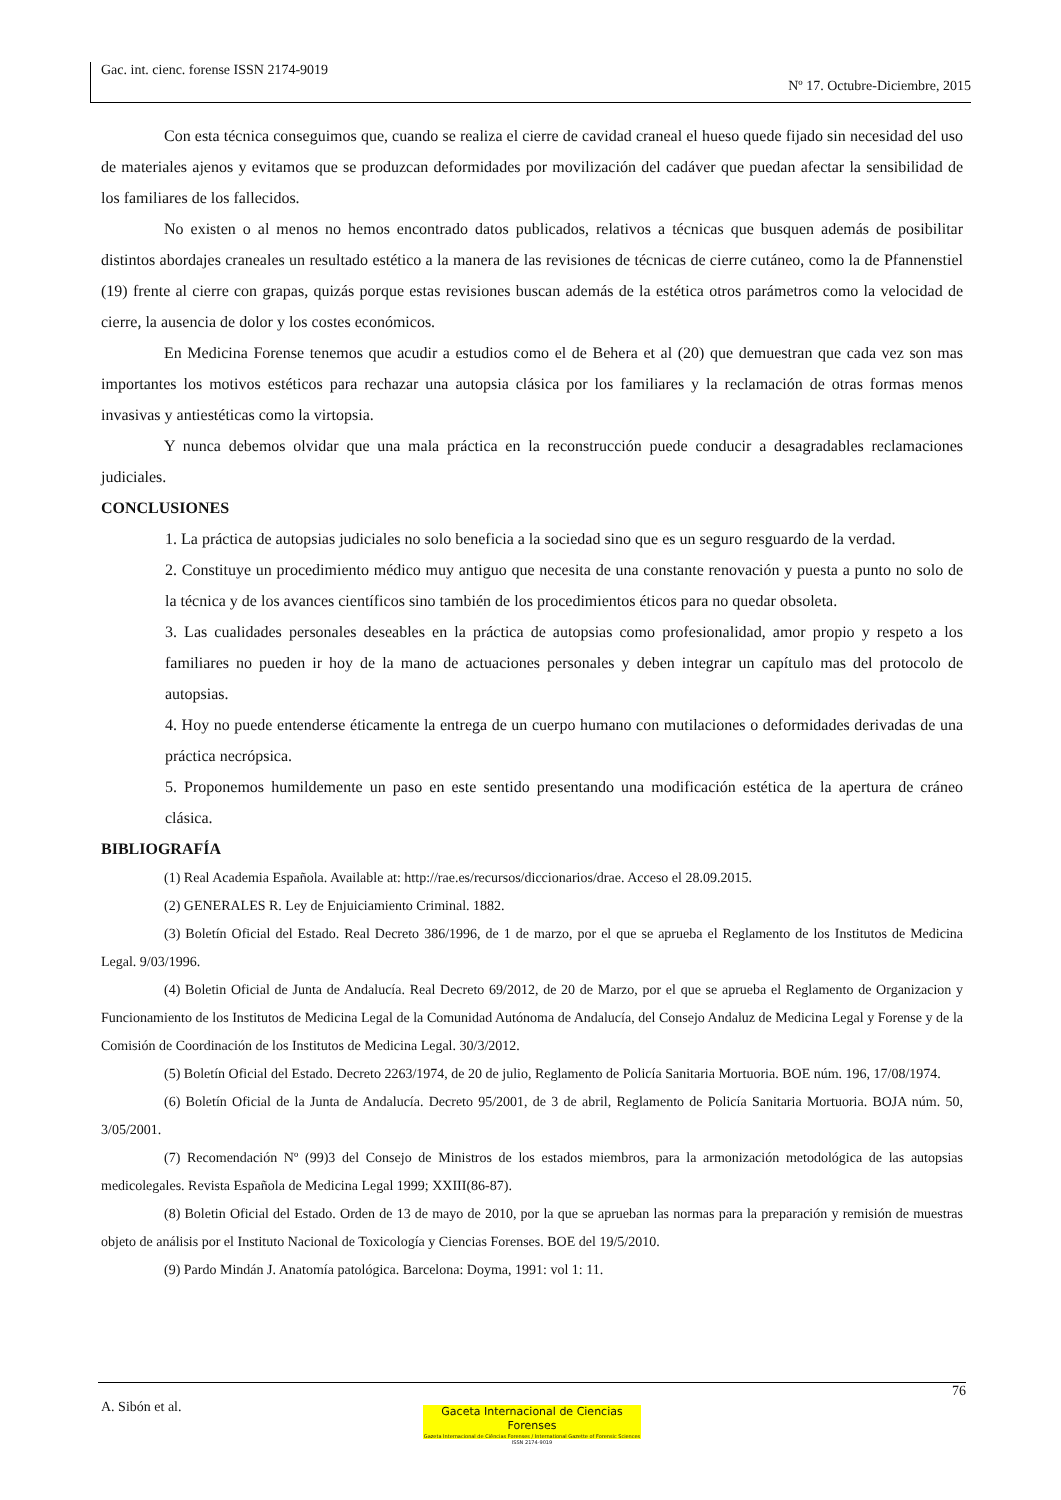Gac. int. cienc. forense ISSN 2174-9019
Nº 17. Octubre-Diciembre, 2015
Con esta técnica conseguimos que, cuando se realiza el cierre de cavidad craneal el hueso quede fijado sin necesidad del uso de materiales ajenos y evitamos que se produzcan deformidades por movilización del cadáver que puedan afectar la sensibilidad de los familiares de los fallecidos.
No existen o al menos no hemos encontrado datos publicados, relativos a técnicas que busquen además de posibilitar distintos abordajes craneales un resultado estético a la manera de las revisiones de técnicas de cierre cutáneo, como la de Pfannenstiel (19) frente al cierre con grapas, quizás porque estas revisiones buscan además de la estética otros parámetros como la velocidad de cierre, la ausencia de dolor y los costes económicos.
En Medicina Forense tenemos que acudir a estudios como el de Behera et al (20) que demuestran que cada vez son mas importantes los motivos estéticos para rechazar una autopsia clásica por los familiares y la reclamación de otras formas menos invasivas y antiestéticas como la virtopsia.
Y nunca debemos olvidar que una mala práctica en la reconstrucción puede conducir a desagradables reclamaciones judiciales.
CONCLUSIONES
1. La práctica de autopsias judiciales no solo beneficia a la sociedad sino que es un seguro resguardo de la verdad.
2. Constituye un procedimiento médico muy antiguo que necesita de una constante renovación y puesta a punto no solo de la técnica y de los avances científicos sino también de los procedimientos éticos para no quedar obsoleta.
3. Las cualidades personales deseables en la práctica de autopsias como profesionalidad, amor propio y respeto a los familiares no pueden ir hoy de la mano de actuaciones personales y deben integrar un capítulo mas del protocolo de autopsias.
4. Hoy no puede entenderse éticamente la entrega de un cuerpo humano con mutilaciones o deformidades derivadas de una práctica necrópsica.
5. Proponemos humildemente un paso en este sentido presentando una modificación estética de la apertura de cráneo clásica.
BIBLIOGRAFÍA
(1) Real Academia Española. Available at: http://rae.es/recursos/diccionarios/drae. Acceso el 28.09.2015.
(2) GENERALES R. Ley de Enjuiciamiento Criminal. 1882.
(3) Boletín Oficial del Estado. Real Decreto 386/1996, de 1 de marzo, por el que se aprueba el Reglamento de los Institutos de Medicina Legal. 9/03/1996.
(4) Boletin Oficial de Junta de Andalucía. Real Decreto 69/2012, de 20 de Marzo, por el que se aprueba el Reglamento de Organizacion y Funcionamiento de los Institutos de Medicina Legal de la Comunidad Autónoma de Andalucía, del Consejo Andaluz de Medicina Legal y Forense y de la Comisión de Coordinación de los Institutos de Medicina Legal. 30/3/2012.
(5) Boletín Oficial del Estado. Decreto 2263/1974, de 20 de julio, Reglamento de Policía Sanitaria Mortuoria. BOE núm. 196, 17/08/1974.
(6) Boletín Oficial de la Junta de Andalucía. Decreto 95/2001, de 3 de abril, Reglamento de Policía Sanitaria Mortuoria. BOJA núm. 50, 3/05/2001.
(7) Recomendación Nº (99)3 del Consejo de Ministros de los estados miembros, para la armonización metodológica de las autopsias medicolegales. Revista Española de Medicina Legal 1999; XXIII(86-87).
(8) Boletin Oficial del Estado. Orden de 13 de mayo de 2010, por la que se aprueban las normas para la preparación y remisión de muestras objeto de análisis por el Instituto Nacional de Toxicología y Ciencias Forenses. BOE del 19/5/2010.
(9) Pardo Mindán J. Anatomía patológica. Barcelona: Doyma, 1991: vol 1: 11.
76
A. Sibón et al.
Gaceta Internacional de Ciencias Forenses
Gazeta Internacional de Ciências Forenses / International Gazette of Forensic Sciences
ISSN 2174-9019